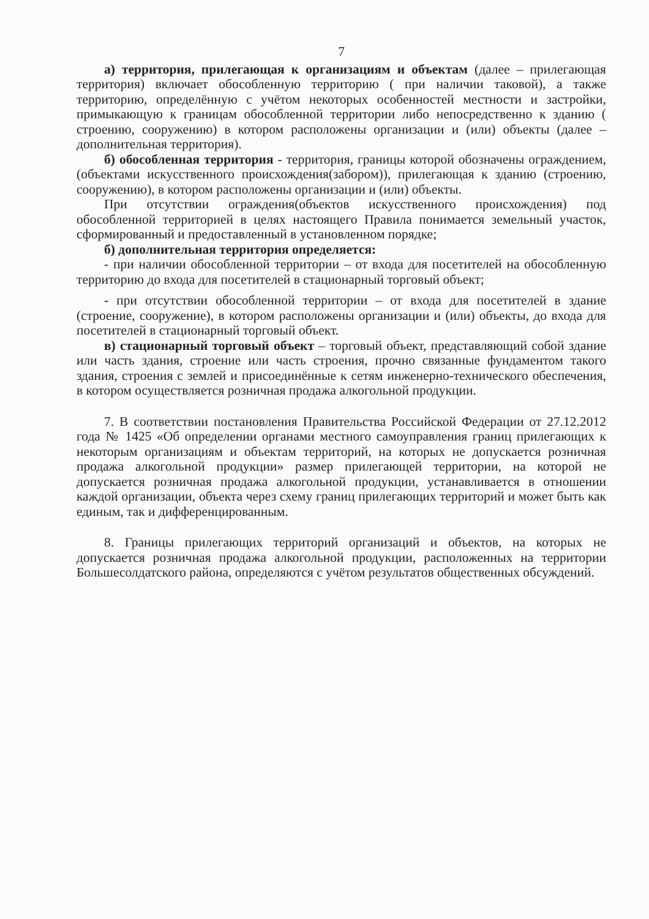7
а) территория, прилегающая к организациям и объектам (далее – прилегающая территория) включает обособленную территорию ( при наличии таковой), а также территорию, определённую с учётом некоторых особенностей местности и застройки, примыкающую к границам обособленной территории либо непосредственно к зданию ( строению, сооружению) в котором расположены организации и (или) объекты (далее – дополнительная территория).
б) обособленная территория - территория, границы которой обозначены ограждением, (объектами искусственного происхождения(забором)), прилегающая к зданию (строению, сооружению), в котором расположены организации и (или) объекты.
При отсутствии ограждения(объектов искусственного происхождения) под обособленной территорией в целях настоящего Правила понимается земельный участок, сформированный и предоставленный в установленном порядке;
б) дополнительная территория определяется:
- при наличии обособленной территории – от входа для посетителей на обособленную территорию до входа для посетителей в стационарный торговый объект;
- при отсутствии обособленной территории – от входа для посетителей в здание (строение, сооружение), в котором расположены организации и (или) объекты, до входа для посетителей в стационарный торговый объект.
в) стационарный торговый объект – торговый объект, представляющий собой здание или часть здания, строение или часть строения, прочно связанные фундаментом такого здания, строения с землей и присоединённые к сетям инженерно-технического обеспечения, в котором осуществляется розничная продажа алкогольной продукции.
7. В соответствии постановления Правительства Российской Федерации от 27.12.2012 года № 1425 «Об определении органами местного самоуправления границ прилегающих к некоторым организациям и объектам территорий, на которых не допускается розничная продажа алкогольной продукции» размер прилегающей территории, на которой не допускается розничная продажа алкогольной продукции, устанавливается в отношении каждой организации, объекта через схему границ прилегающих территорий и может быть как единым, так и дифференцированным.
8. Границы прилегающих территорий организаций и объектов, на которых не допускается розничная продажа алкогольной продукции, расположенных на территории Большесолдатского района, определяются с учётом результатов общественных обсуждений.